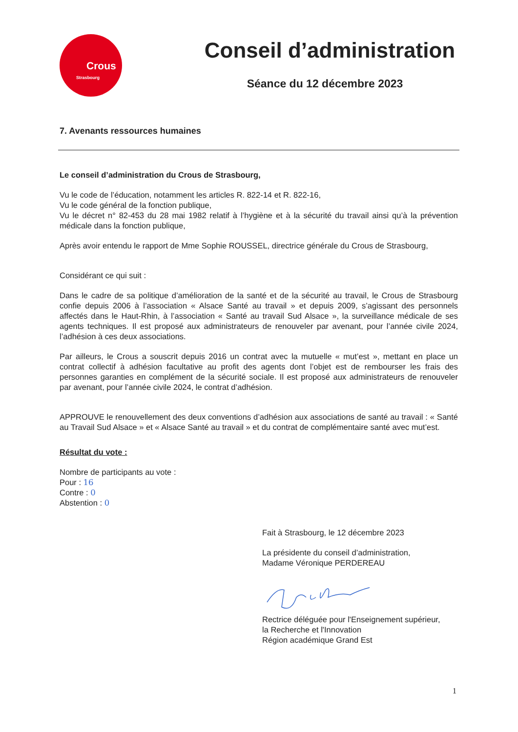Crous
Strasbourg
Conseil d’administration
Séance du 12 décembre 2023
7. Avenants ressources humaines
Le conseil d’administration du Crous de Strasbourg,
Vu le code de l’éducation, notamment les articles R. 822-14 et R. 822-16,
Vu le code général de la fonction publique,
Vu le décret n° 82-453 du 28 mai 1982 relatif à l’hygiène et à la sécurité du travail ainsi qu’à la prévention médicale dans la fonction publique,
Après avoir entendu le rapport de Mme Sophie ROUSSEL, directrice générale du Crous de Strasbourg,
Considérant ce qui suit :
Dans le cadre de sa politique d’amélioration de la santé et de la sécurité au travail, le Crous de Strasbourg confie depuis 2006 à l’association « Alsace Santé au travail » et depuis 2009, s’agissant des personnels affectés dans le Haut-Rhin, à l’association « Santé au travail Sud Alsace », la surveillance médicale de ses agents techniques. Il est proposé aux administrateurs de renouveler par avenant, pour l’année civile 2024, l’adhésion à ces deux associations.
Par ailleurs, le Crous a souscrit depuis 2016 un contrat avec la mutuelle « mut’est », mettant en place un contrat collectif à adhésion facultative au profit des agents dont l’objet est de rembourser les frais des personnes garanties en complément de la sécurité sociale. Il est proposé aux administrateurs de renouveler par avenant, pour l’année civile 2024, le contrat d’adhésion.
APPROUVE le renouvellement des deux conventions d’adhésion aux associations de santé au travail : « Santé au Travail Sud Alsace » et « Alsace Santé au travail » et du contrat de complémentaire santé avec mut’est.
Résultat du vote :
Nombre de participants au vote :
Pour : 16
Contre : 0
Abstention : 0
Fait à Strasbourg, le 12 décembre 2023
La présidente du conseil d’administration,
Madame Véronique PERDEREAU
Rectrice déléguée pour l'Enseignement supérieur,
la Recherche et l'Innovation
Région académique Grand Est
1